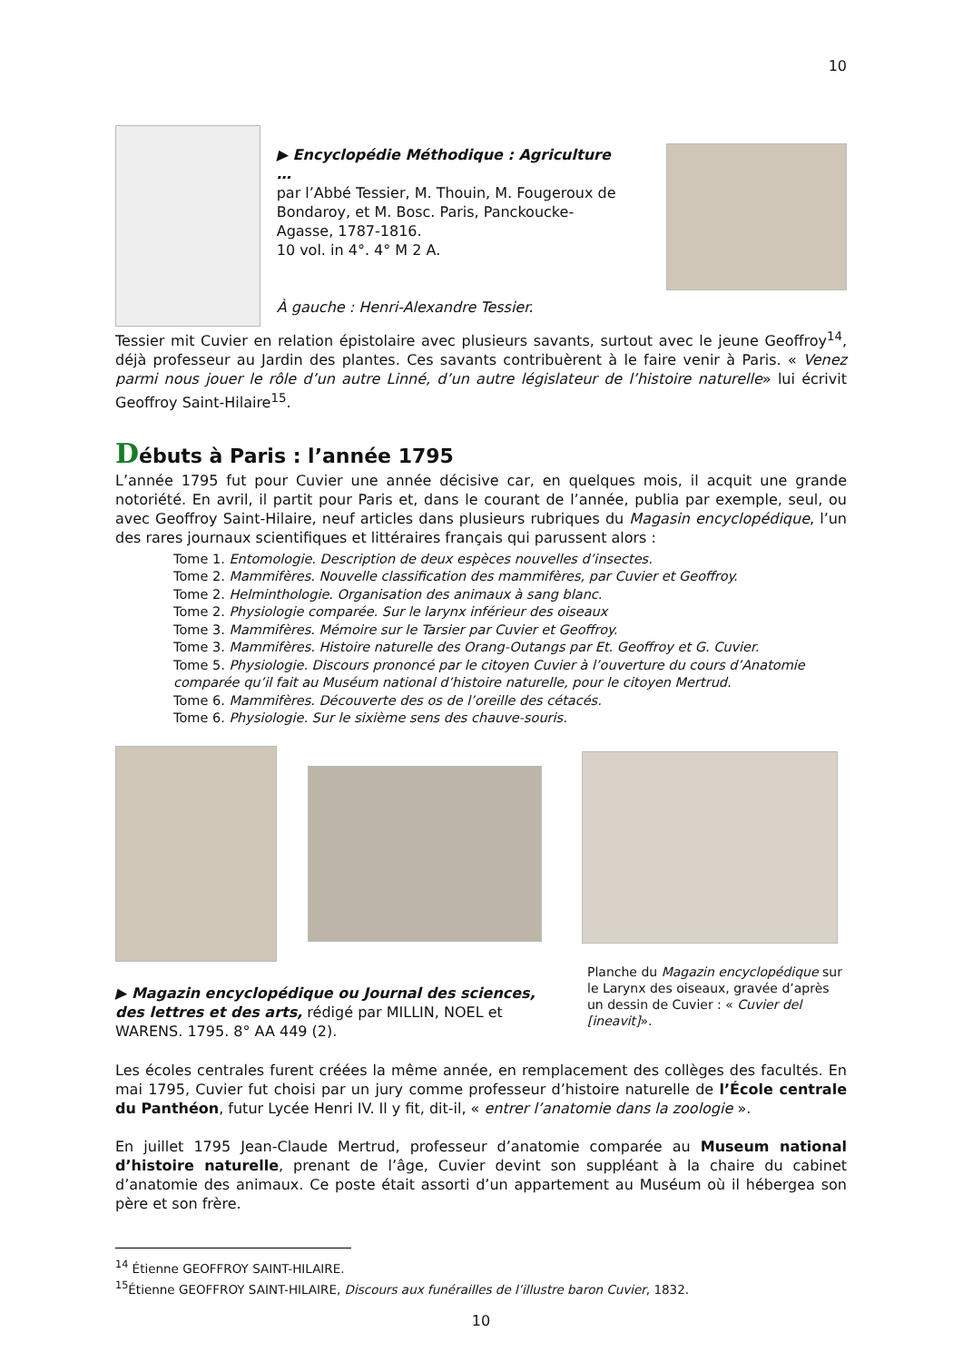10
▶ Encyclopédie Méthodique : Agriculture …
par l’Abbé Tessier, M. Thouin, M. Fougeroux de Bondaroy, et M. Bosc. Paris, Panckoucke-Agasse, 1787-1816.
10 vol. in 4°. 4° M 2 A.
À gauche : Henri-Alexandre Tessier.
Tessier mit Cuvier en relation épistolaire avec plusieurs savants, surtout avec le jeune Geoffroy<sup>14</sup>, déjà professeur au Jardin des plantes. Ces savants contribuèrent à le faire venir à Paris. « Venez parmi nous jouer le rôle d’un autre Linné, d’un autre législateur de l’histoire naturelle» lui écrivit Geoffroy Saint-Hilaire<sup>15</sup>.
Débuts à Paris : l’année 1795
L’année 1795 fut pour Cuvier une année décisive car, en quelques mois, il acquit une grande notoriété. En avril, il partit pour Paris et, dans le courant de l’année, publia par exemple, seul, ou avec Geoffroy Saint-Hilaire, neuf articles dans plusieurs rubriques du Magasin encyclopédique, l’un des rares journaux scientifiques et littéraires français qui parussent alors :
Tome 1. Entomologie. Description de deux espèces nouvelles d’insectes.
Tome 2. Mammifères. Nouvelle classification des mammifères, par Cuvier et Geoffroy.
Tome 2. Helminthologie. Organisation des animaux à sang blanc.
Tome 2. Physiologie comparée. Sur le larynx inférieur des oiseaux
Tome 3. Mammifères. Mémoire sur le Tarsier par Cuvier et Geoffroy.
Tome 3. Mammifères. Histoire naturelle des Orang-Outangs par Et. Geoffroy et G. Cuvier.
Tome 5. Physiologie. Discours prononcé par le citoyen Cuvier à l’ouverture du cours d’Anatomie comparée qu’il fait au Muséum national d’histoire naturelle, pour le citoyen Mertrud.
Tome 6. Mammifères. Découverte des os de l’oreille des cétacés.
Tome 6. Physiologie. Sur le sixième sens des chauve-souris.
▶ Magazin encyclopédique ou Journal des sciences, des lettres et des arts, rédigé par MILLIN, NOEL et WARENS. 1795. 8° AA 449 (2).
Planche du Magazin encyclopédique sur le Larynx des oiseaux, gravée d’après un dessin de Cuvier : « Cuvier del [ineavit]».
Les écoles centrales furent créées la même année, en remplacement des collèges des facultés. En mai 1795, Cuvier fut choisi par un jury comme professeur d’histoire naturelle de l’École centrale du Panthéon, futur Lycée Henri IV. Il y fit, dit-il, « entrer l’anatomie dans la zoologie ».
En juillet 1795 Jean-Claude Mertrud, professeur d’anatomie comparée au Museum national d’histoire naturelle, prenant de l’âge, Cuvier devint son suppléant à la chaire du cabinet d’anatomie des animaux. Ce poste était assorti d’un appartement au Muséum où il hébergea son père et son frère.
<sup>14</sup> Étienne GEOFFROY SAINT-HILAIRE.
<sup>15</sup> Étienne GEOFFROY SAINT-HILAIRE, Discours aux funérailles de l’illustre baron Cuvier, 1832.
10